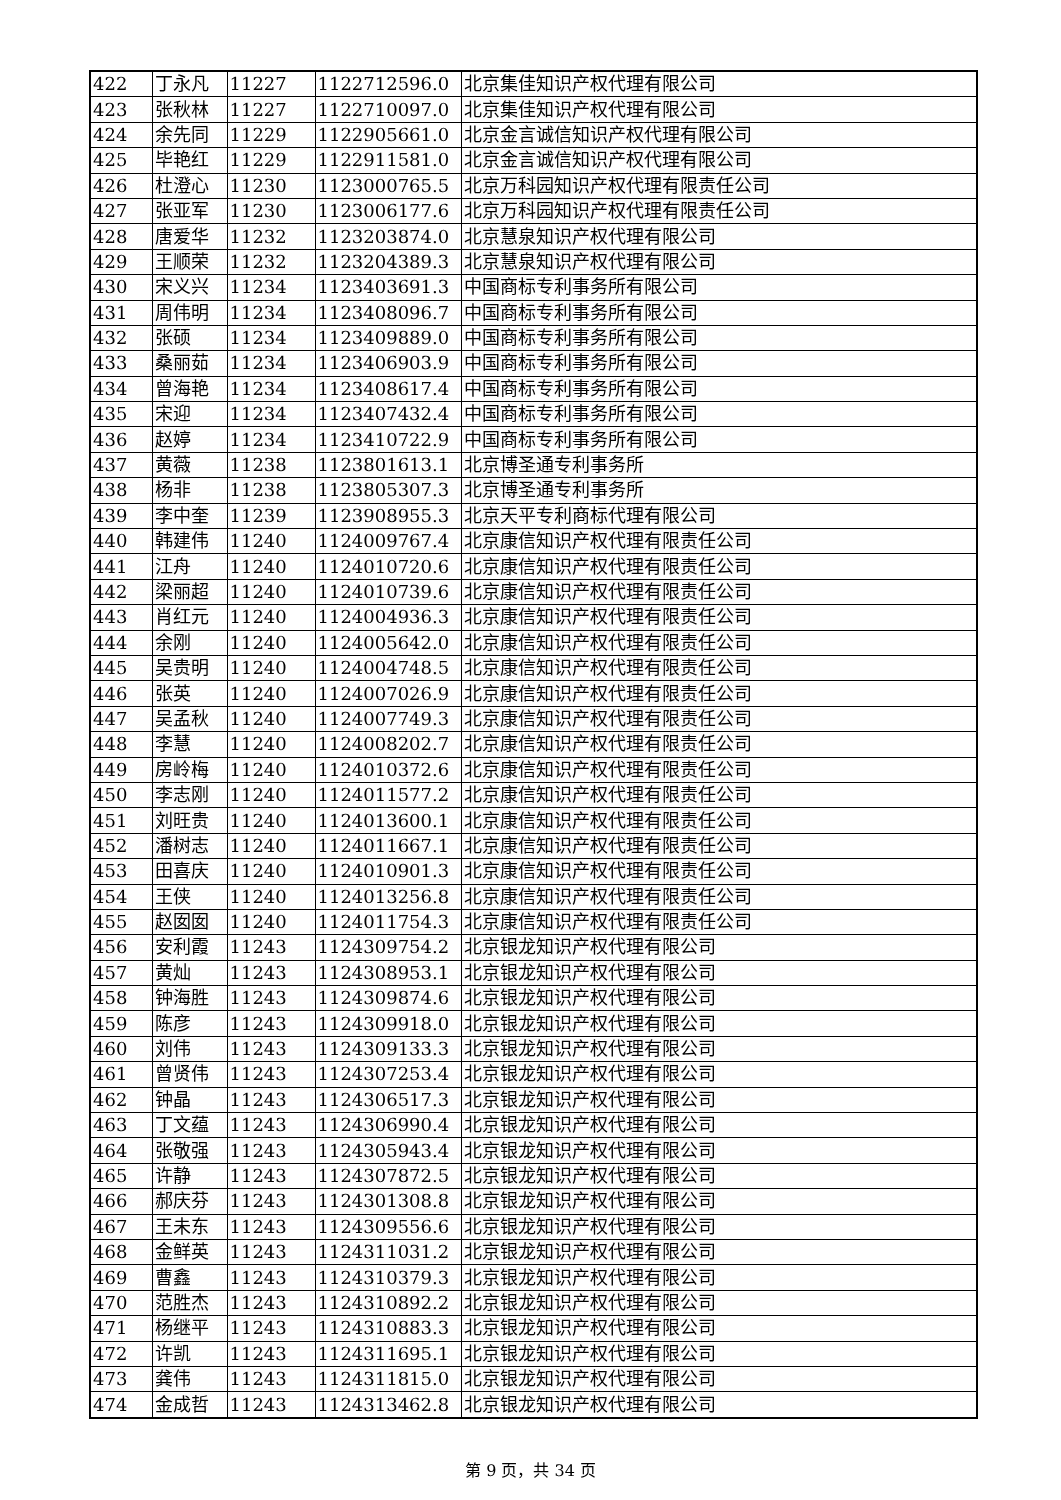| 422 | 丁永凡 | 11227 | 1122712596.0 | 北京集佳知识产权代理有限公司 |
| 423 | 张秋林 | 11227 | 1122710097.0 | 北京集佳知识产权代理有限公司 |
| 424 | 余先同 | 11229 | 1122905661.0 | 北京金言诚信知识产权代理有限公司 |
| 425 | 毕艳红 | 11229 | 1122911581.0 | 北京金言诚信知识产权代理有限公司 |
| 426 | 杜澄心 | 11230 | 1123000765.5 | 北京万科园知识产权代理有限责任公司 |
| 427 | 张亚军 | 11230 | 1123006177.6 | 北京万科园知识产权代理有限责任公司 |
| 428 | 唐爱华 | 11232 | 1123203874.0 | 北京慧泉知识产权代理有限公司 |
| 429 | 王顺荣 | 11232 | 1123204389.3 | 北京慧泉知识产权代理有限公司 |
| 430 | 宋义兴 | 11234 | 1123403691.3 | 中国商标专利事务所有限公司 |
| 431 | 周伟明 | 11234 | 1123408096.7 | 中国商标专利事务所有限公司 |
| 432 | 张硕 | 11234 | 1123409889.0 | 中国商标专利事务所有限公司 |
| 433 | 桑丽茹 | 11234 | 1123406903.9 | 中国商标专利事务所有限公司 |
| 434 | 曾海艳 | 11234 | 1123408617.4 | 中国商标专利事务所有限公司 |
| 435 | 宋迎 | 11234 | 1123407432.4 | 中国商标专利事务所有限公司 |
| 436 | 赵婷 | 11234 | 1123410722.9 | 中国商标专利事务所有限公司 |
| 437 | 黄薇 | 11238 | 1123801613.1 | 北京博圣通专利事务所 |
| 438 | 杨非 | 11238 | 1123805307.3 | 北京博圣通专利事务所 |
| 439 | 李中奎 | 11239 | 1123908955.3 | 北京天平专利商标代理有限公司 |
| 440 | 韩建伟 | 11240 | 1124009767.4 | 北京康信知识产权代理有限责任公司 |
| 441 | 江舟 | 11240 | 1124010720.6 | 北京康信知识产权代理有限责任公司 |
| 442 | 梁丽超 | 11240 | 1124010739.6 | 北京康信知识产权代理有限责任公司 |
| 443 | 肖红元 | 11240 | 1124004936.3 | 北京康信知识产权代理有限责任公司 |
| 444 | 余刚 | 11240 | 1124005642.0 | 北京康信知识产权代理有限责任公司 |
| 445 | 吴贵明 | 11240 | 1124004748.5 | 北京康信知识产权代理有限责任公司 |
| 446 | 张英 | 11240 | 1124007026.9 | 北京康信知识产权代理有限责任公司 |
| 447 | 吴孟秋 | 11240 | 1124007749.3 | 北京康信知识产权代理有限责任公司 |
| 448 | 李慧 | 11240 | 1124008202.7 | 北京康信知识产权代理有限责任公司 |
| 449 | 房岭梅 | 11240 | 1124010372.6 | 北京康信知识产权代理有限责任公司 |
| 450 | 李志刚 | 11240 | 1124011577.2 | 北京康信知识产权代理有限责任公司 |
| 451 | 刘旺贵 | 11240 | 1124013600.1 | 北京康信知识产权代理有限责任公司 |
| 452 | 潘树志 | 11240 | 1124011667.1 | 北京康信知识产权代理有限责任公司 |
| 453 | 田喜庆 | 11240 | 1124010901.3 | 北京康信知识产权代理有限责任公司 |
| 454 | 王侠 | 11240 | 1124013256.8 | 北京康信知识产权代理有限责任公司 |
| 455 | 赵囡囡 | 11240 | 1124011754.3 | 北京康信知识产权代理有限责任公司 |
| 456 | 安利霞 | 11243 | 1124309754.2 | 北京银龙知识产权代理有限公司 |
| 457 | 黄灿 | 11243 | 1124308953.1 | 北京银龙知识产权代理有限公司 |
| 458 | 钟海胜 | 11243 | 1124309874.6 | 北京银龙知识产权代理有限公司 |
| 459 | 陈彦 | 11243 | 1124309918.0 | 北京银龙知识产权代理有限公司 |
| 460 | 刘伟 | 11243 | 1124309133.3 | 北京银龙知识产权代理有限公司 |
| 461 | 曾贤伟 | 11243 | 1124307253.4 | 北京银龙知识产权代理有限公司 |
| 462 | 钟晶 | 11243 | 1124306517.3 | 北京银龙知识产权代理有限公司 |
| 463 | 丁文蕴 | 11243 | 1124306990.4 | 北京银龙知识产权代理有限公司 |
| 464 | 张敬强 | 11243 | 1124305943.4 | 北京银龙知识产权代理有限公司 |
| 465 | 许静 | 11243 | 1124307872.5 | 北京银龙知识产权代理有限公司 |
| 466 | 郝庆芬 | 11243 | 1124301308.8 | 北京银龙知识产权代理有限公司 |
| 467 | 王未东 | 11243 | 1124309556.6 | 北京银龙知识产权代理有限公司 |
| 468 | 金鲜英 | 11243 | 1124311031.2 | 北京银龙知识产权代理有限公司 |
| 469 | 曹鑫 | 11243 | 1124310379.3 | 北京银龙知识产权代理有限公司 |
| 470 | 范胜杰 | 11243 | 1124310892.2 | 北京银龙知识产权代理有限公司 |
| 471 | 杨继平 | 11243 | 1124310883.3 | 北京银龙知识产权代理有限公司 |
| 472 | 许凯 | 11243 | 1124311695.1 | 北京银龙知识产权代理有限公司 |
| 473 | 龚伟 | 11243 | 1124311815.0 | 北京银龙知识产权代理有限公司 |
| 474 | 金成哲 | 11243 | 1124313462.8 | 北京银龙知识产权代理有限公司 |
第 9 页，共 34 页